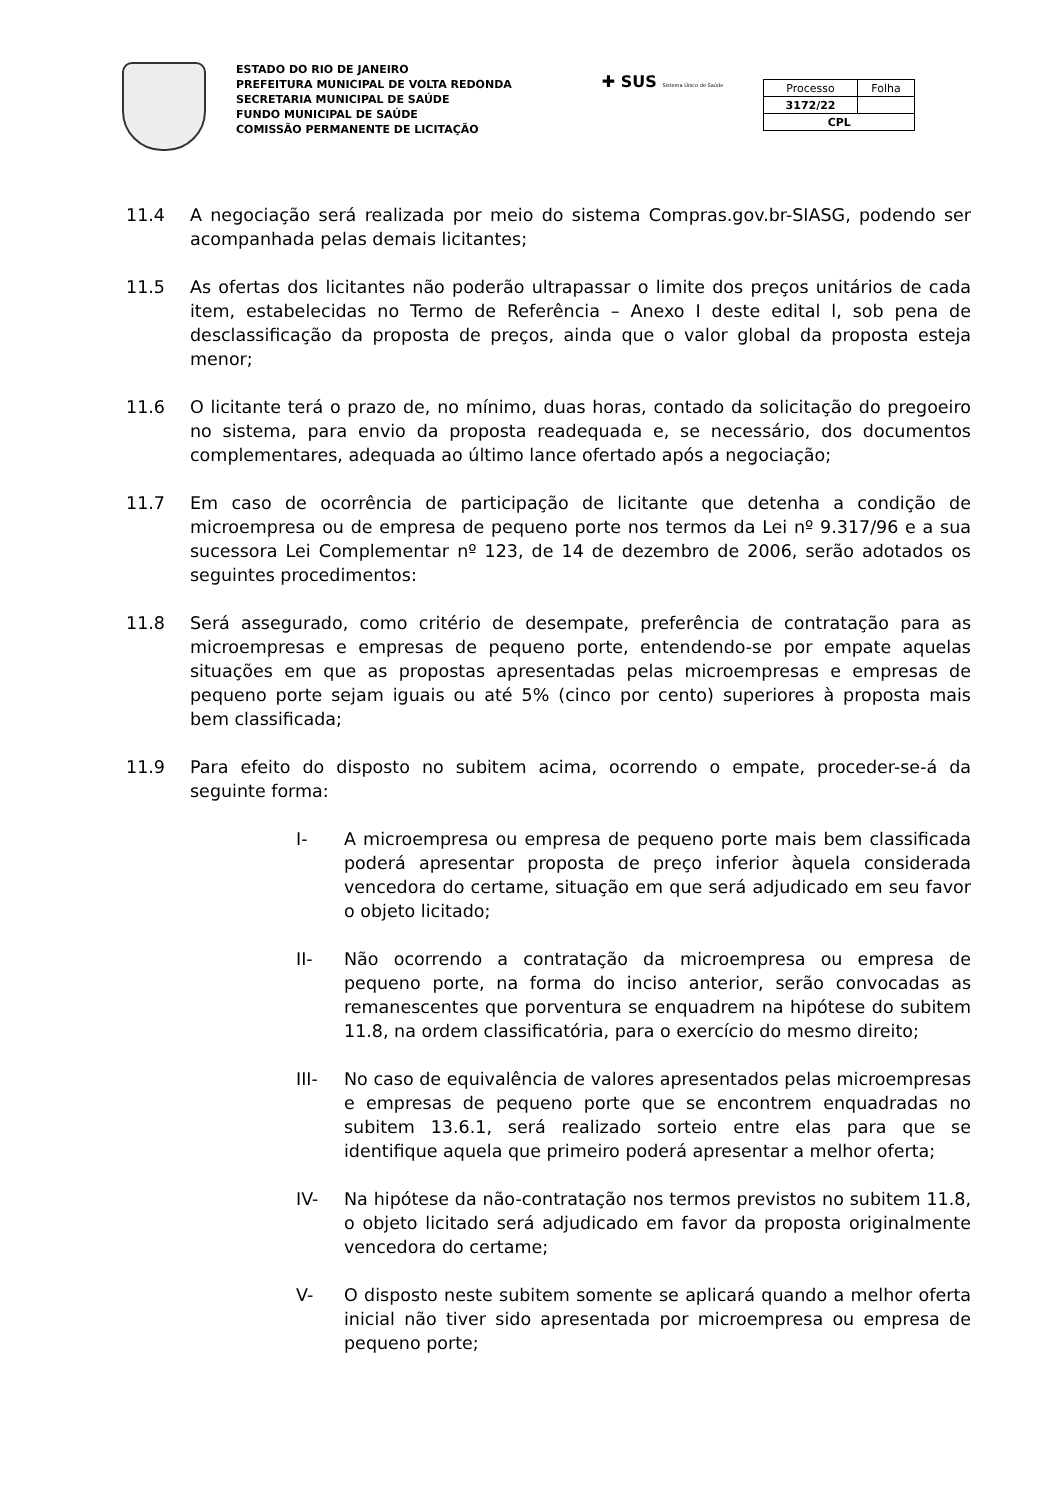ESTADO DO RIO DE JANEIRO
PREFEITURA MUNICIPAL DE VOLTA REDONDA
SECRETARIA MUNICIPAL DE SAÚDE
FUNDO MUNICIPAL DE SAÚDE
COMISSÃO PERMANENTE DE LICITAÇÃO
✚ SUS Sistema Único de Saúde
| Processo | Folha |
| 3172/22 | |
| CPL | |
11.4 A negociação será realizada por meio do sistema Compras.gov.br-SIASG, podendo ser acompanhada pelas demais licitantes;
11.5 As ofertas dos licitantes não poderão ultrapassar o limite dos preços unitários de cada item, estabelecidas no Termo de Referência – Anexo I deste edital l, sob pena de desclassificação da proposta de preços, ainda que o valor global da proposta esteja menor;
11.6 O licitante terá o prazo de, no mínimo, duas horas, contado da solicitação do pregoeiro no sistema, para envio da proposta readequada e, se necessário, dos documentos complementares, adequada ao último lance ofertado após a negociação;
11.7 Em caso de ocorrência de participação de licitante que detenha a condição de microempresa ou de empresa de pequeno porte nos termos da Lei nº 9.317/96 e a sua sucessora Lei Complementar nº 123, de 14 de dezembro de 2006, serão adotados os seguintes procedimentos:
11.8 Será assegurado, como critério de desempate, preferência de contratação para as microempresas e empresas de pequeno porte, entendendo-se por empate aquelas situações em que as propostas apresentadas pelas microempresas e empresas de pequeno porte sejam iguais ou até 5% (cinco por cento) superiores à proposta mais bem classificada;
11.9 Para efeito do disposto no subitem acima, ocorrendo o empate, proceder-se-á da seguinte forma:
I- A microempresa ou empresa de pequeno porte mais bem classificada poderá apresentar proposta de preço inferior àquela considerada vencedora do certame, situação em que será adjudicado em seu favor o objeto licitado;
II- Não ocorrendo a contratação da microempresa ou empresa de pequeno porte, na forma do inciso anterior, serão convocadas as remanescentes que porventura se enquadrem na hipótese do subitem 11.8, na ordem classificatória, para o exercício do mesmo direito;
III- No caso de equivalência de valores apresentados pelas microempresas e empresas de pequeno porte que se encontrem enquadradas no subitem 13.6.1, será realizado sorteio entre elas para que se identifique aquela que primeiro poderá apresentar a melhor oferta;
IV- Na hipótese da não-contratação nos termos previstos no subitem 11.8, o objeto licitado será adjudicado em favor da proposta originalmente vencedora do certame;
V- O disposto neste subitem somente se aplicará quando a melhor oferta inicial não tiver sido apresentada por microempresa ou empresa de pequeno porte;